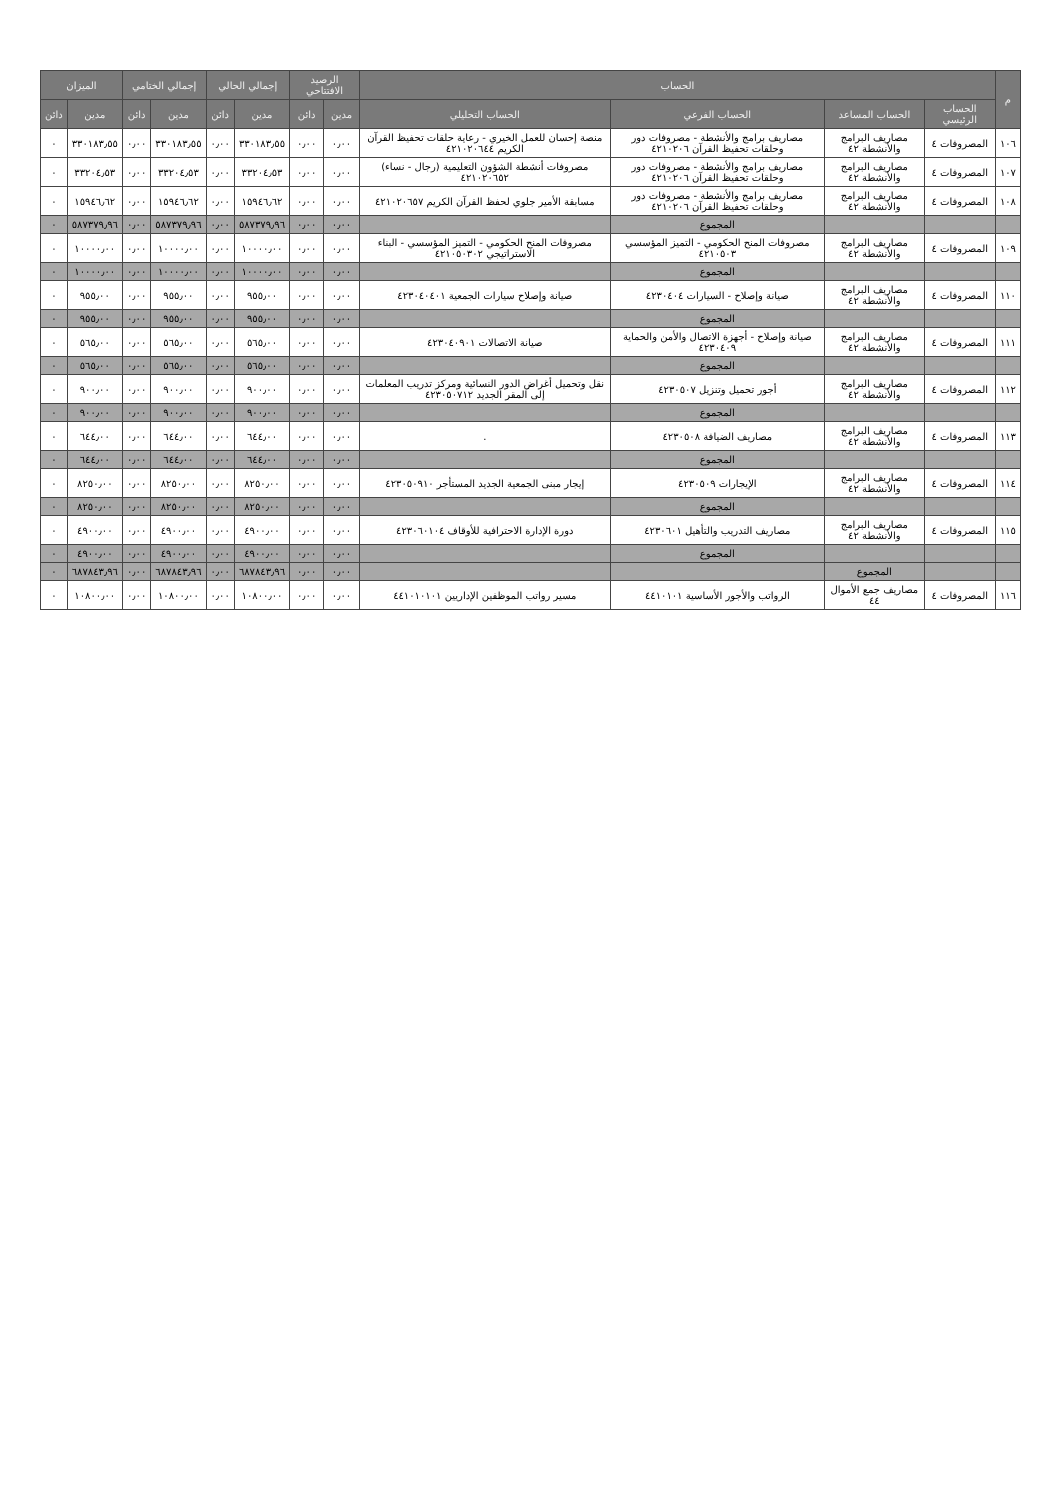| م | الحساب | | | | الرصيد الافتتاحي | | إجمالي الحالي | | إجمالي الختامي | | الميزان | |
| --- | --- | --- | --- | --- | --- | --- | --- | --- | --- | --- | --- | --- |
| | الحساب الرئيسي | الحساب المساعد | الحساب الفرعي | الحساب التحليلي | مدين | دائن | مدين | دائن | مدين | دائن | مدين | دائن |
| ١٠٦ | المصروفات ٤ | مصاريف البرامج والأنشطة ٤٢ | مصاريف برامج والأنشطة - مصروفات دور وحلقات تحفيظ القرآن ٤٢١٠٢٠٦ | منصة إحسان للعمل الخيري - رعاية حلقات تحفيظ القرآن الكريم ٤٢١٠٢٠٦٤٤ | ٠٫٠٠ | ٠٫٠٠ | ٣٣٠١٨٣٫٥٥ | ٠٫٠٠ | ٣٣٠١٨٣٫٥٥ | ٠٫٠٠ | ٣٣٠١٨٣٫٥٥ | ٠ |
| ١٠٧ | المصروفات ٤ | مصاريف البرامج والأنشطة ٤٢ | مصاريف برامج والأنشطة - مصروفات دور وحلقات تحفيظ القرآن ٤٢١٠٢٠٦ | مصروفات أنشطة الشؤون التعليمية (رجال - نساء) ٤٢١٠٢٠٦٥٢ | ٠٫٠٠ | ٠٫٠٠ | ٣٣٢٠٤٫٥٣ | ٠٫٠٠ | ٣٣٢٠٤٫٥٣ | ٠٫٠٠ | ٣٣٢٠٤٫٥٣ | ٠ |
| ١٠٨ | المصروفات ٤ | مصاريف البرامج والأنشطة ٤٢ | مصاريف برامج والأنشطة - مصروفات دور وحلقات تحفيظ القرآن ٤٢١٠٢٠٦ | مسابقة الأمير جلوي لحفظ القرآن الكريم ٤٢١٠٢٠٦٥٧ | ٠٫٠٠ | ٠٫٠٠ | ١٥٩٤٦٫٦٢ | ٠٫٠٠ | ١٥٩٤٦٫٦٢ | ٠٫٠٠ | ١٥٩٤٦٫٦٢ | ٠ |
| | | | المجموع | | ٠٫٠٠ | ٠٫٠٠ | ٥٨٧٣٧٩٫٩٦ | ٠٫٠٠ | ٥٨٧٣٧٩٫٩٦ | ٠٫٠٠ | ٥٨٧٣٧٩٫٩٦ | ٠ |
| ١٠٩ | المصروفات ٤ | مصاريف البرامج والأنشطة ٤٢ | مصروفات المنح الحكومي - التميز المؤسسي ٤٢١٠٥٠٣ | مصروفات المنح الحكومي - التميز المؤسسي - البناء الاستراتيجي ٤٢١٠٥٠٣٠٢ | ٠٫٠٠ | ٠٫٠٠ | ١٠٠٠٠٫٠٠ | ٠٫٠٠ | ١٠٠٠٠٫٠٠ | ٠٫٠٠ | ١٠٠٠٠٫٠٠ | ٠ |
| | | | المجموع | | ٠٫٠٠ | ٠٫٠٠ | ١٠٠٠٠٫٠٠ | ٠٫٠٠ | ١٠٠٠٠٫٠٠ | ٠٫٠٠ | ١٠٠٠٠٫٠٠ | ٠ |
| ١١٠ | المصروفات ٤ | مصاريف البرامج والأنشطة ٤٢ | صيانة وإصلاح - السيارات ٤٢٣٠٤٠٤ | صيانة وإصلاح سيارات الجمعية ٤٢٣٠٤٠٤٠١ | ٠٫٠٠ | ٠٫٠٠ | ٩٥٥٫٠٠ | ٠٫٠٠ | ٩٥٥٫٠٠ | ٠٫٠٠ | ٩٥٥٫٠٠ | ٠ |
| | | | المجموع | | ٠٫٠٠ | ٠٫٠٠ | ٩٥٥٫٠٠ | ٠٫٠٠ | ٩٥٥٫٠٠ | ٠٫٠٠ | ٩٥٥٫٠٠ | ٠ |
| ١١١ | المصروفات ٤ | مصاريف البرامج والأنشطة ٤٢ | صيانة وإصلاح - أجهزة الاتصال والأمن والحماية ٤٢٣٠٤٠٩ | صيانة الاتصالات ٤٢٣٠٤٠٩٠١ | ٠٫٠٠ | ٠٫٠٠ | ٥٦٥٫٠٠ | ٠٫٠٠ | ٥٦٥٫٠٠ | ٠٫٠٠ | ٥٦٥٫٠٠ | ٠ |
| | | | المجموع | | ٠٫٠٠ | ٠٫٠٠ | ٥٦٥٫٠٠ | ٠٫٠٠ | ٥٦٥٫٠٠ | ٠٫٠٠ | ٥٦٥٫٠٠ | ٠ |
| ١١٢ | المصروفات ٤ | مصاريف البرامج والأنشطة ٤٢ | أجور تحميل وتنزيل ٤٢٣٠٥٠٧ | نقل وتحميل أغراض الدور النسائية ومركز تدريب المعلمات إلى المقر الجديد ٤٢٣٠٥٠٧١٢ | ٠٫٠٠ | ٠٫٠٠ | ٩٠٠٫٠٠ | ٠٫٠٠ | ٩٠٠٫٠٠ | ٠٫٠٠ | ٩٠٠٫٠٠ | ٠ |
| | | | المجموع | | ٠٫٠٠ | ٠٫٠٠ | ٩٠٠٫٠٠ | ٠٫٠٠ | ٩٠٠٫٠٠ | ٠٫٠٠ | ٩٠٠٫٠٠ | ٠ |
| ١١٣ | المصروفات ٤ | مصاريف البرامج والأنشطة ٤٢ | مصاريف الضيافة ٤٢٣٠٥٠٨ | . | ٠٫٠٠ | ٠٫٠٠ | ٦٤٤٫٠٠ | ٠٫٠٠ | ٦٤٤٫٠٠ | ٠٫٠٠ | ٦٤٤٫٠٠ | ٠ |
| | | | المجموع | | ٠٫٠٠ | ٠٫٠٠ | ٦٤٤٫٠٠ | ٠٫٠٠ | ٦٤٤٫٠٠ | ٠٫٠٠ | ٦٤٤٫٠٠ | ٠ |
| ١١٤ | المصروفات ٤ | مصاريف البرامج والأنشطة ٤٢ | الإيجارات ٤٢٣٠٥٠٩ | إيجار مبنى الجمعية الجديد المستأجر ٤٢٣٠٥٠٩١٠ | ٠٫٠٠ | ٠٫٠٠ | ٨٢٥٠٫٠٠ | ٠٫٠٠ | ٨٢٥٠٫٠٠ | ٠٫٠٠ | ٨٢٥٠٫٠٠ | ٠ |
| | | | المجموع | | ٠٫٠٠ | ٠٫٠٠ | ٨٢٥٠٫٠٠ | ٠٫٠٠ | ٨٢٥٠٫٠٠ | ٠٫٠٠ | ٨٢٥٠٫٠٠ | ٠ |
| ١١٥ | المصروفات ٤ | مصاريف البرامج والأنشطة ٤٢ | مصاريف التدريب والتأهيل ٤٢٣٠٦٠١ | دورة الإدارة الاحترافية للأوقاف ٤٢٣٠٦٠١٠٤ | ٠٫٠٠ | ٠٫٠٠ | ٤٩٠٠٫٠٠ | ٠٫٠٠ | ٤٩٠٠٫٠٠ | ٠٫٠٠ | ٤٩٠٠٫٠٠ | ٠ |
| | | | المجموع | | ٠٫٠٠ | ٠٫٠٠ | ٤٩٠٠٫٠٠ | ٠٫٠٠ | ٤٩٠٠٫٠٠ | ٠٫٠٠ | ٤٩٠٠٫٠٠ | ٠ |
| | | المجموع | | | ٠٫٠٠ | ٠٫٠٠ | ٦٨٧٨٤٣٫٩٦ | ٠٫٠٠ | ٦٨٧٨٤٣٫٩٦ | ٠٫٠٠ | ٦٨٧٨٤٣٫٩٦ | ٠ |
| ١١٦ | المصروفات ٤ | مصاريف جمع الأموال ٤٤ | الرواتب والأجور الأساسية ٤٤١٠١٠١ | مسير رواتب الموظفين الإداريين ٤٤١٠١٠١٠١ | ٠٫٠٠ | ٠٫٠٠ | ١٠٨٠٠٫٠٠ | ٠٫٠٠ | ١٠٨٠٠٫٠٠ | ٠٫٠٠ | ١٠٨٠٠٫٠٠ | ٠ |